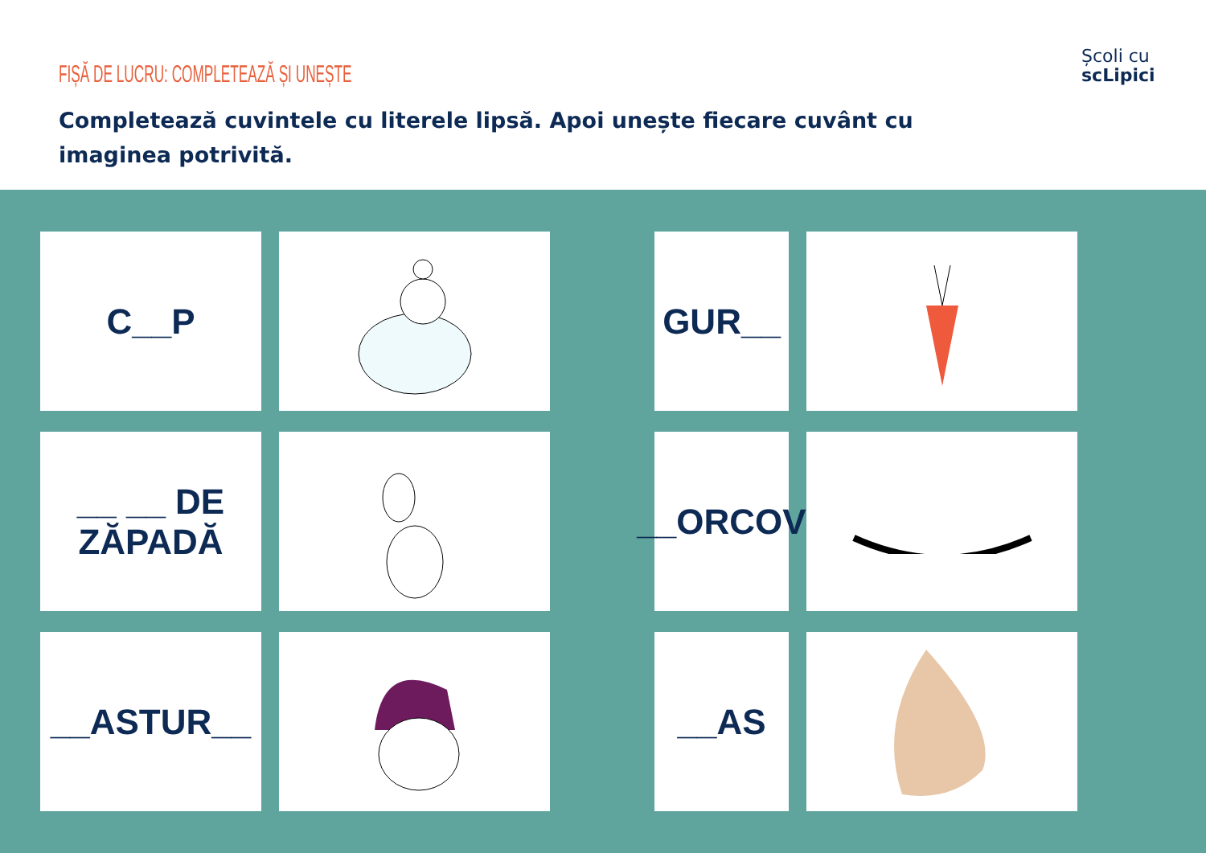FIȘĂ DE LUCRU: COMPLETEAZĂ ȘI UNEȘTE
Completează cuvintele cu literele lipsă. Apoi unește fiecare cuvânt cu imaginea potrivită.
Școli cu
scLipici
C__P
GUR__
__ __ DE
ZĂPADĂ
__ORCOV
__ASTUR__
__AS